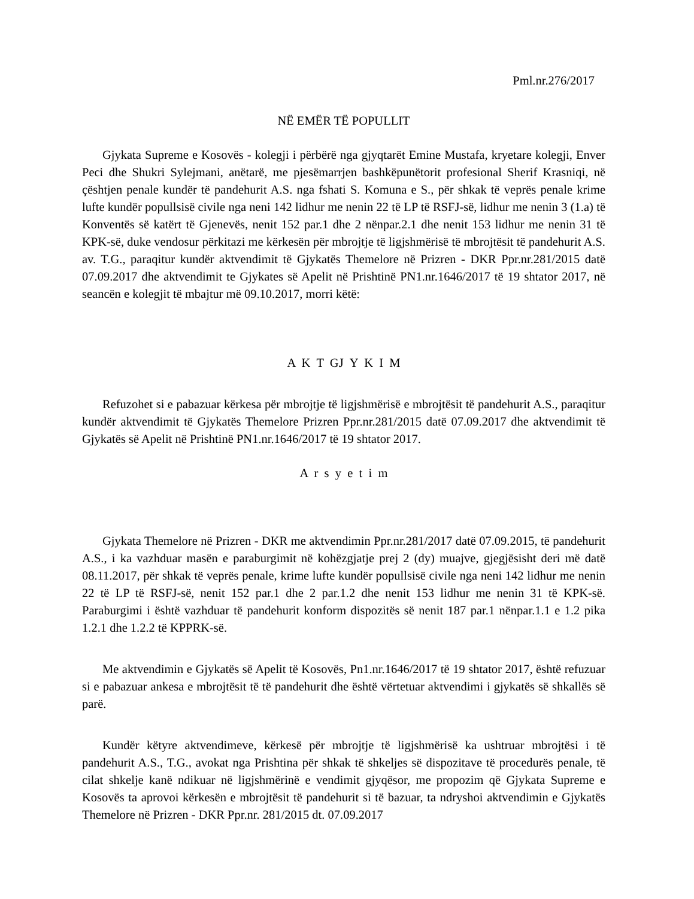Pml.nr.276/2017
NË EMËR TË POPULLIT
Gjykata Supreme e Kosovës - kolegji i përbërë nga gjyqtarët Emine Mustafa, kryetare kolegji, Enver Peci dhe Shukri Sylejmani, anëtarë, me pjesëmarrjen bashkëpunëtorit profesional Sherif Krasniqi, në çështjen penale kundër të pandehurit A.S. nga fshati S. Komuna e S., për shkak të veprës penale krime lufte kundër popullsisë civile nga neni 142 lidhur me nenin 22 të LP të RSFJ-së, lidhur me nenin 3 (1.a) të Konventës së katërt të Gjenevës, nenit 152 par.1 dhe 2 nënpar.2.1 dhe nenit 153 lidhur me nenin 31 të KPK-së, duke vendosur përkitazi me kërkesën për mbrojtje të ligjshmërisë të mbrojtësit të pandehurit A.S. av. T.G., paraqitur kundër aktvendimit të Gjykatës Themelore në Prizren - DKR Ppr.nr.281/2015 datë 07.09.2017 dhe aktvendimit te Gjykates së Apelit në Prishtinë PN1.nr.1646/2017 të 19 shtator 2017, në seancën e kolegjit të mbajtur më 09.10.2017, morri këtë:
A K T GJ Y K I M
Refuzohet si e pabazuar kërkesa për mbrojtje të ligjshmërisë e mbrojtësit të pandehurit A.S., paraqitur kundër aktvendimit të Gjykatës Themelore Prizren Ppr.nr.281/2015 datë 07.09.2017 dhe aktvendimit të Gjykatës së Apelit në Prishtinë PN1.nr.1646/2017 të 19 shtator 2017.
A r s y e t i m
Gjykata Themelore në Prizren - DKR me aktvendimin Ppr.nr.281/2017 datë 07.09.2015, të pandehurit A.S., i ka vazhduar masën e paraburgimit në kohëzgjatje prej 2 (dy) muajve, gjegjësisht deri më datë 08.11.2017, për shkak të veprës penale, krime lufte kundër popullsisë civile nga neni 142 lidhur me nenin 22 të LP të RSFJ-së, nenit 152 par.1 dhe 2 par.1.2 dhe nenit 153 lidhur me nenin 31 të KPK-së. Paraburgimi i është vazhduar të pandehurit konform dispozitës së nenit 187 par.1 nënpar.1.1 e 1.2 pika 1.2.1 dhe 1.2.2 të KPPRK-së.
Me aktvendimin e Gjykatës së Apelit të Kosovës, Pn1.nr.1646/2017 të 19 shtator 2017, është refuzuar si e pabazuar ankesa e mbrojtësit të të pandehurit dhe është vërtetuar aktvendimi i gjykatës së shkallës së parë.
Kundër këtyre aktvendimeve, kërkesë për mbrojtje të ligjshmërisë ka ushtruar mbrojtësi i të pandehurit A.S., T.G., avokat nga Prishtina për shkak të shkeljes së dispozitave të procedurës penale, të cilat shkelje kanë ndikuar në ligjshmërinë e vendimit gjyqësor, me propozim që Gjykata Supreme e Kosovës ta aprovoi kërkesën e mbrojtësit të pandehurit si të bazuar, ta ndryshoi aktvendimin e Gjykatës Themelore në Prizren - DKR Ppr.nr. 281/2015 dt. 07.09.2017